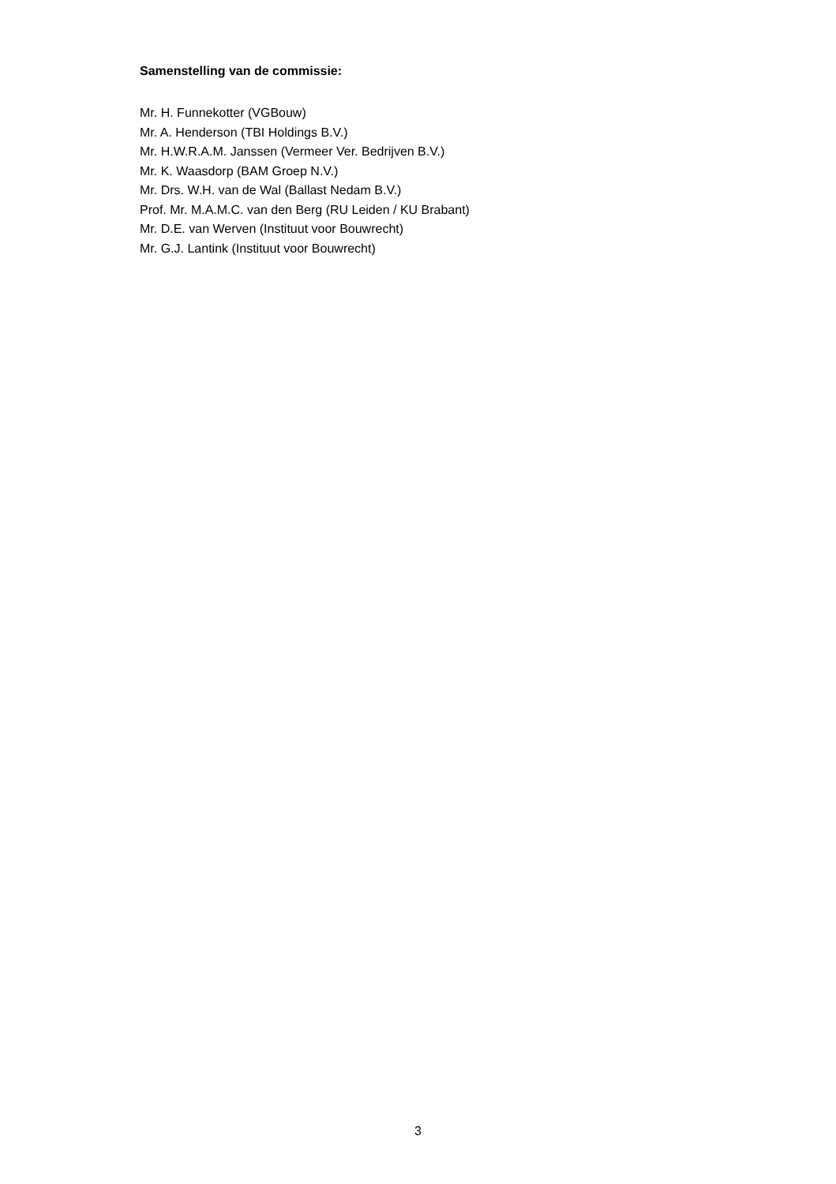Samenstelling van de commissie:
Mr. H. Funnekotter (VGBouw)
Mr. A. Henderson (TBI Holdings B.V.)
Mr. H.W.R.A.M. Janssen (Vermeer Ver. Bedrijven B.V.)
Mr. K. Waasdorp (BAM Groep N.V.)
Mr. Drs. W.H. van de Wal (Ballast Nedam B.V.)
Prof. Mr. M.A.M.C. van den Berg (RU Leiden / KU Brabant)
Mr. D.E. van Werven (Instituut voor Bouwrecht)
Mr. G.J. Lantink (Instituut voor Bouwrecht)
3